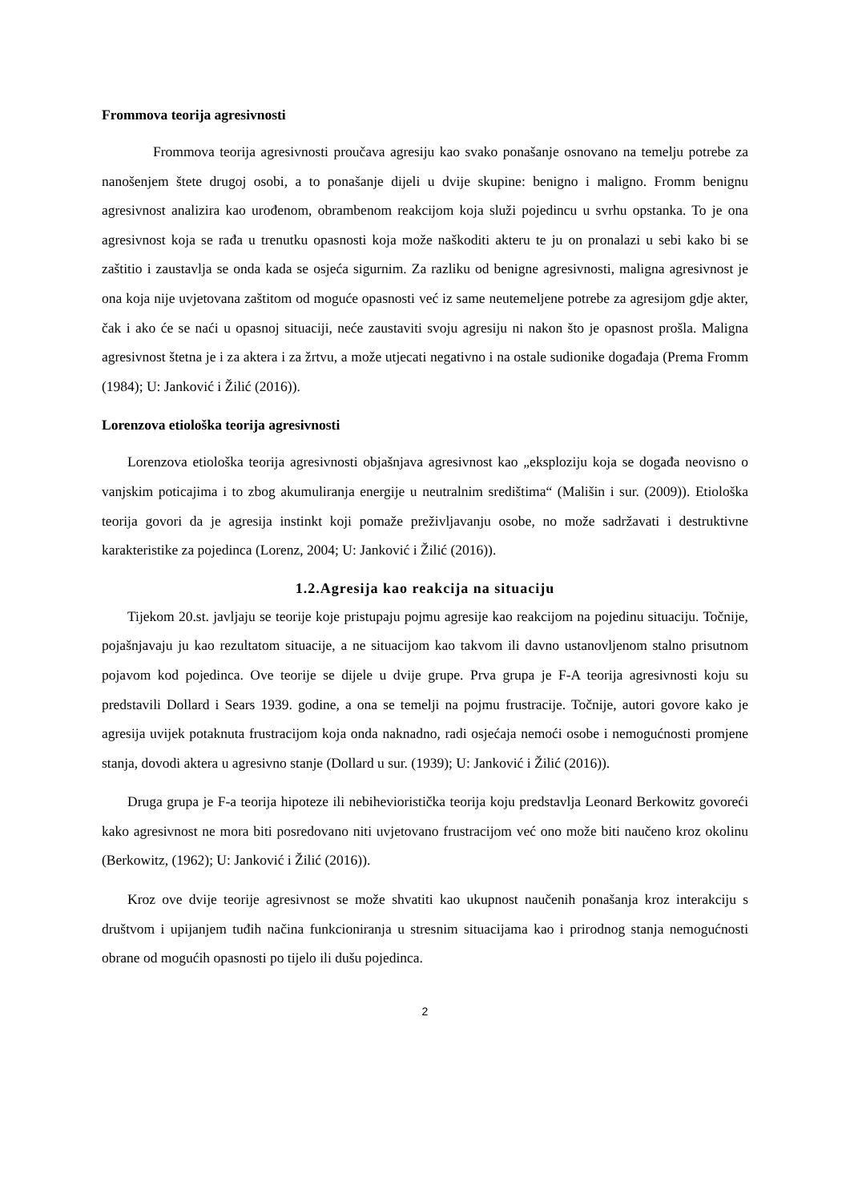Frommova teorija agresivnosti
Frommova teorija agresivnosti proučava agresiju kao svako ponašanje osnovano na temelju potrebe za nanošenjem štete drugoj osobi, a to ponašanje dijeli u dvije skupine: benigno i maligno. Fromm benignu agresivnost analizira kao urođenom, obrambenom reakcijom koja služi pojedincu u svrhu opstanka. To je ona agresivnost koja se rađa u trenutku opasnosti koja može naškoditi akteru te ju on pronalazi u sebi kako bi se zaštitio i zaustavlja se onda kada se osjeća sigurnim. Za razliku od benigne agresivnosti, maligna agresivnost je ona koja nije uvjetovana zaštitom od moguće opasnosti već iz same neutemeljene potrebe za agresijom gdje akter, čak i ako će se naći u opasnoj situaciji, neće zaustaviti svoju agresiju ni nakon što je opasnost prošla. Maligna agresivnost štetna je i za aktera i za žrtvu, a može utjecati negativno i na ostale sudionike događaja (Prema Fromm (1984); U: Janković i Žilić (2016)).
Lorenzova etiološka teorija agresivnosti
Lorenzova etiološka teorija agresivnosti objašnjava agresivnost kao „eksploziju koja se događa neovisno o vanjskim poticajima i to zbog akumuliranja energije u neutralnim središtima“ (Mališin i sur. (2009)). Etiološka teorija govori da je agresija instinkt koji pomaže preživljavanju osobe, no može sadržavati i destruktivne karakteristike za pojedinca (Lorenz, 2004; U: Janković i Žilić (2016)).
1.2.Agresija kao reakcija na situaciju
Tijekom 20.st. javljaju se teorije koje pristupaju pojmu agresije kao reakcijom na pojedinu situaciju. Točnije, pojašnjavaju ju kao rezultatom situacije, a ne situacijom kao takvom ili davno ustanovljenom stalno prisutnom pojavom kod pojedinca. Ove teorije se dijele u dvije grupe. Prva grupa je F-A teorija agresivnosti koju su predstavili Dollard i Sears 1939. godine, a ona se temelji na pojmu frustracije. Točnije, autori govore kako je agresija uvijek potaknuta frustracijom koja onda naknadno, radi osjećaja nemoći osobe i nemogućnosti promjene stanja, dovodi aktera u agresivno stanje (Dollard u sur. (1939); U: Janković i Žilić (2016)).
Druga grupa je F-a teorija hipoteze ili nebihevioristička teorija koju predstavlja Leonard Berkowitz govoreći kako agresivnost ne mora biti posredovano niti uvjetovano frustracijom već ono može biti naučeno kroz okolinu (Berkowitz, (1962); U: Janković i Žilić (2016)).
Kroz ove dvije teorije agresivnost se može shvatiti kao ukupnost naučenih ponašanja kroz interakciju s društvom i upijanjem tuđih načina funkcioniranja u stresnim situacijama kao i prirodnog stanja nemogućnosti obrane od mogućih opasnosti po tijelo ili dušu pojedinca.
2